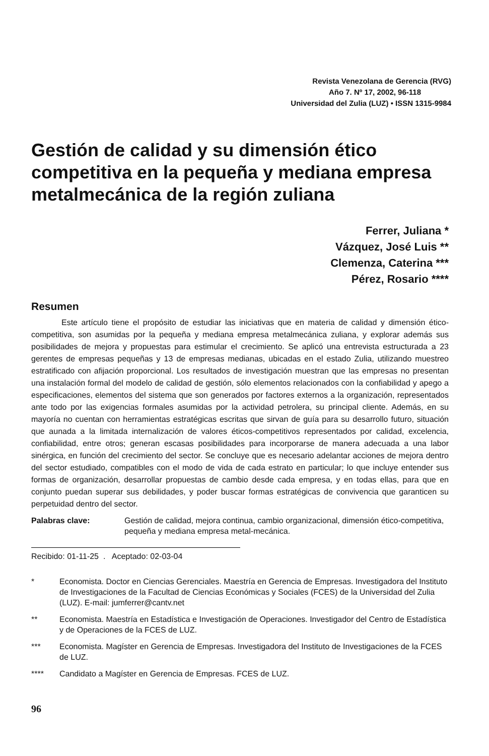Revista Venezolana de Gerencia (RVG)
Año 7. Nº 17, 2002, 96-118
Universidad del Zulia (LUZ) • ISSN 1315-9984
Gestión de calidad y su dimensión ético competitiva en la pequeña y mediana empresa metalmecánica de la región zuliana
Ferrer, Juliana *
Vázquez, José Luis **
Clemenza, Caterina ***
Pérez, Rosario ****
Resumen
Este artículo tiene el propósito de estudiar las iniciativas que en materia de calidad y dimensión ético-competitiva, son asumidas por la pequeña y mediana empresa metalmecánica zuliana, y explorar además sus posibilidades de mejora y propuestas para estimular el crecimiento. Se aplicó una entrevista estructurada a 23 gerentes de empresas pequeñas y 13 de empresas medianas, ubicadas en el estado Zulia, utilizando muestreo estratificado con afijación proporcional. Los resultados de investigación muestran que las empresas no presentan una instalación formal del modelo de calidad de gestión, sólo elementos relacionados con la confiabilidad y apego a especificaciones, elementos del sistema que son generados por factores externos a la organización, representados ante todo por las exigencias formales asumidas por la actividad petrolera, su principal cliente. Además, en su mayoría no cuentan con herramientas estratégicas escritas que sirvan de guía para su desarrollo futuro, situación que aunada a la limitada internalización de valores éticos-competitivos representados por calidad, excelencia, confiabilidad, entre otros; generan escasas posibilidades para incorporarse de manera adecuada a una labor sinérgica, en función del crecimiento del sector. Se concluye que es necesario adelantar acciones de mejora dentro del sector estudiado, compatibles con el modo de vida de cada estrato en particular; lo que incluye entender sus formas de organización, desarrollar propuestas de cambio desde cada empresa, y en todas ellas, para que en conjunto puedan superar sus debilidades, y poder buscar formas estratégicas de convivencia que garanticen su perpetuidad dentro del sector.
Palabras clave: Gestión de calidad, mejora continua, cambio organizacional, dimensión ético-competitiva, pequeña y mediana empresa metal-mecánica.
Recibido: 01-11-25 . Aceptado: 02-03-04
* Economista. Doctor en Ciencias Gerenciales. Maestría en Gerencia de Empresas. Investigadora del Instituto de Investigaciones de la Facultad de Ciencias Económicas y Sociales (FCES) de la Universidad del Zulia (LUZ). E-mail: jumferrer@cantv.net
** Economista. Maestría en Estadística e Investigación de Operaciones. Investigador del Centro de Estadística y de Operaciones de la FCES de LUZ.
*** Economista. Magíster en Gerencia de Empresas. Investigadora del Instituto de Investigaciones de la FCES de LUZ.
**** Candidato a Magíster en Gerencia de Empresas. FCES de LUZ.
96